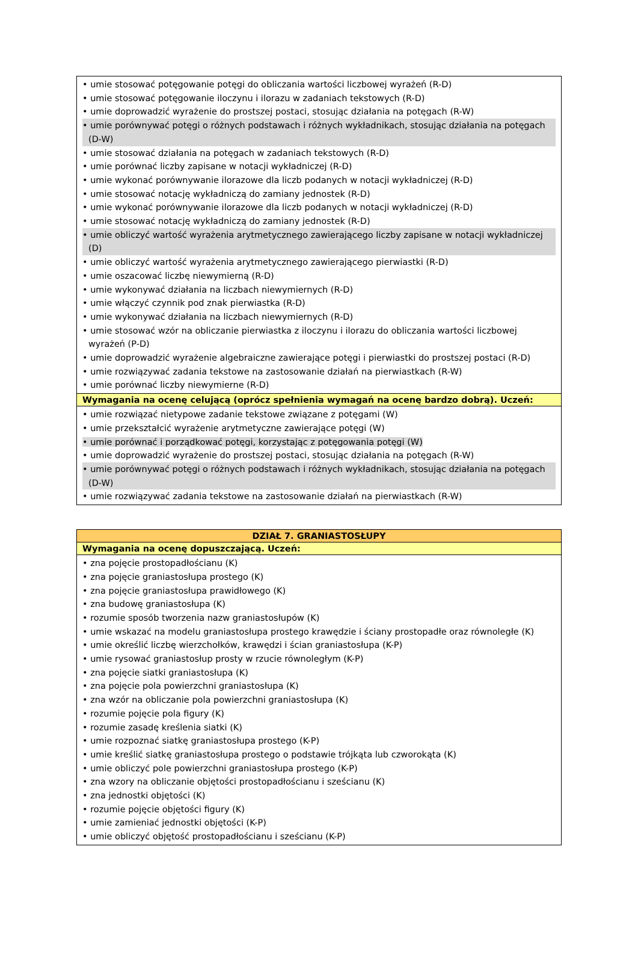| • umie stosować potęgowanie potęgi do obliczania wartości liczbowej wyrażeń (R-D) • umie stosować potęgowanie iloczynu i ilorazu w zadaniach tekstowych (R-D) • umie doprowadzić wyrażenie do prostszej postaci, stosując działania na potęgach (R-W) • umie porównywać potęgi o różnych podstawach i różnych wykładnikach, stosując działania na potęgach (D-W) • umie stosować działania na potęgach w zadaniach tekstowych (R-D) • umie porównać liczby zapisane w notacji wykładniczej (R-D) • umie wykonać porównywanie ilorazowe dla liczb podanych w notacji wykładniczej (R-D) • umie stosować notację wykładniczą do zamiany jednostek (R-D) • umie wykonać porównywanie ilorazowe dla liczb podanych w notacji wykładniczej (R-D) • umie stosować notację wykładniczą do zamiany jednostek (R-D) • umie obliczyć wartość wyrażenia arytmetycznego zawierającego liczby zapisane w notacji wykładniczej (D) • umie obliczyć wartość wyrażenia arytmetycznego zawierającego pierwiastki (R-D) • umie oszacować liczbę niewymierną (R-D) • umie wykonywać działania na liczbach niewymiernych (R-D) • umie włączyć czynnik pod znak pierwiastka (R-D) • umie wykonywać działania na liczbach niewymiernych (R-D) • umie stosować wzór na obliczanie pierwiastka z iloczynu i ilorazu do obliczania wartości liczbowej wyrażeń (P-D) • umie doprowadzić wyrażenie algebraiczne zawierające potęgi i pierwiastki do prostszej postaci (R-D) • umie rozwiązywać zadania tekstowe na zastosowanie działań na pierwiastkach (R-W) • umie porównać liczby niewymierne (R-D) |
| Wymagania na ocenę celującą (oprócz spełnienia wymagań na ocenę bardzo dobrą). Uczeń: |
| • umie rozwiązać nietypowe zadanie tekstowe związane z potęgami (W) • umie przekształcić wyrażenie arytmetyczne zawierające potęgi (W) • umie porównać i porządkować potęgi, korzystając z potęgowania potęgi (W) • umie doprowadzić wyrażenie do prostszej postaci, stosując działania na potęgach (R-W) • umie porównywać potęgi o różnych podstawach i różnych wykładnikach, stosując działania na potęgach (D-W) • umie rozwiązywać zadania tekstowe na zastosowanie działań na pierwiastkach (R-W) |
| DZIAŁ 7. GRANIASTOSŁUPY |
| --- |
| Wymagania na ocenę dopuszczającą. Uczeń: |
| • zna pojęcie prostopadłościanu (K) • zna pojęcie graniastosłupa prostego (K) • zna pojęcie graniastosłupa prawidłowego (K) • zna budowę graniastosłupa (K) • rozumie sposób tworzenia nazw graniastosłupów (K) • umie wskazać na modelu graniastosłupa prostego krawędzie i ściany prostopadłe oraz równoległe (K) • umie określić liczbę wierzchołków, krawędzi i ścian graniastosłupa (K-P) • umie rysować graniastosłup prosty w rzucie równoległym (K-P) • zna pojęcie siatki graniastosłupa (K) • zna pojęcie pola powierzchni graniastosłupa (K) • zna wzór na obliczanie pola powierzchni graniastosłupa (K) • rozumie pojęcie pola figury (K) • rozumie zasadę kreślenia siatki (K) • umie rozpoznać siatkę graniastosłupa prostego (K-P) • umie kreślić siatkę graniastosłupa prostego o podstawie trójkąta lub czworokąta (K) • umie obliczyć pole powierzchni graniastosłupa prostego (K-P) • zna wzory na obliczanie objętości prostopadłościanu i sześcianu (K) • zna jednostki objętości (K) • rozumie pojęcie objętości figury (K) • umie zamieniać jednostki objętości (K-P) • umie obliczyć objętość prostopadłościanu i sześcianu (K-P) |